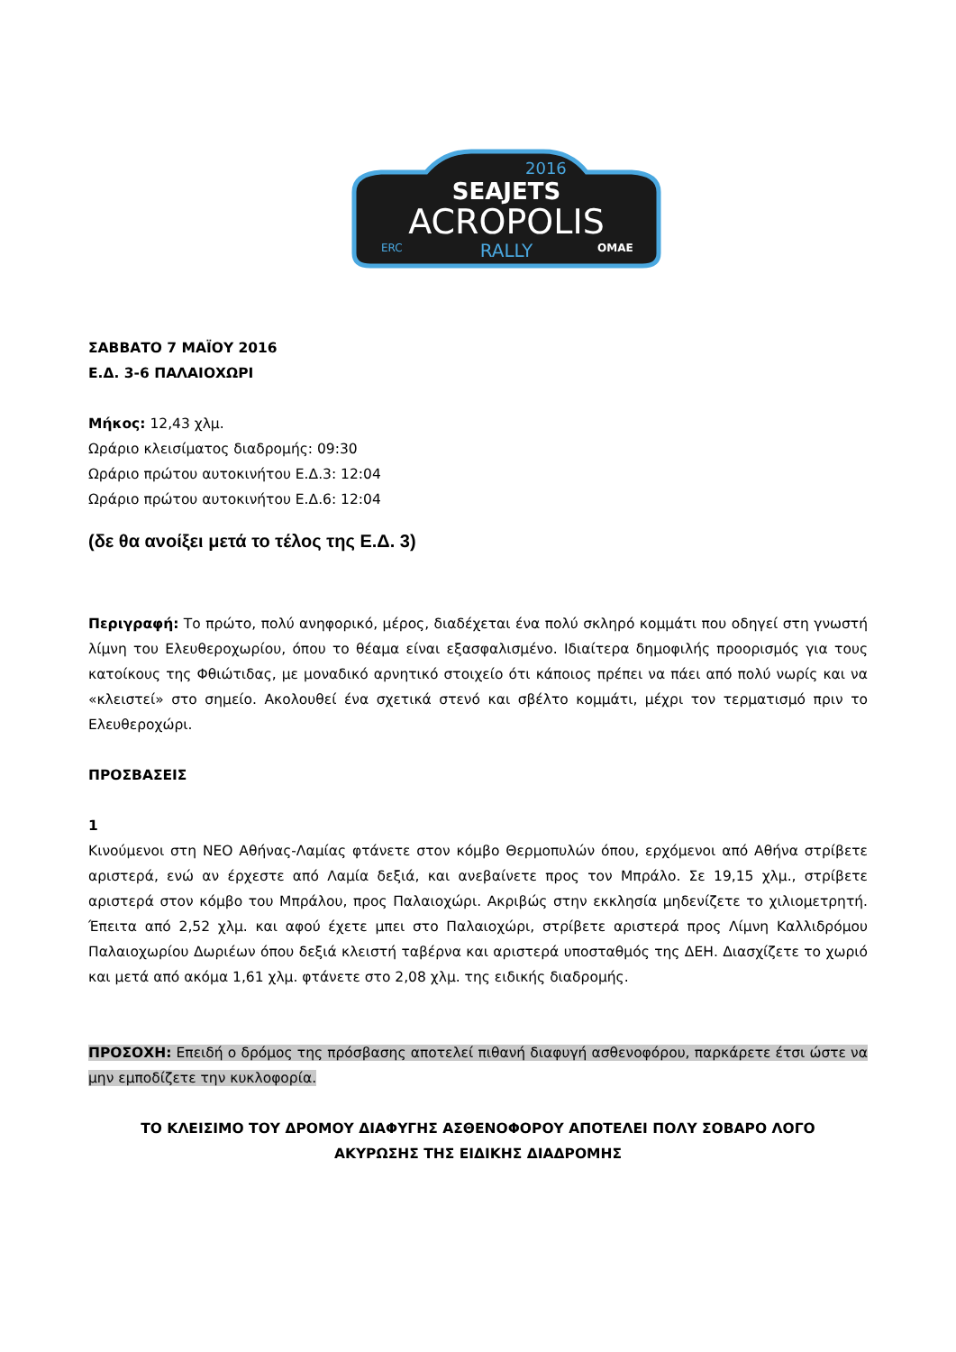2016
SEAJETS
ACROPOLIS
RALLY
OMAE
ERC
ΣΑΒΒΑΤΟ 7 ΜΑΪΟΥ 2016
Ε.Δ. 3-6 ΠΑΛΑΙΟΧΩΡΙ
Μήκος: 12,43 χλμ.
Ωράριο κλεισίματος διαδρομής: 09:30
Ωράριο πρώτου αυτοκινήτου Ε.Δ.3: 12:04
Ωράριο πρώτου αυτοκινήτου Ε.Δ.6: 12:04
(δε θα ανοίξει μετά το τέλος της Ε.Δ. 3)
Περιγραφή: Το πρώτο, πολύ ανηφορικό, μέρος, διαδέχεται ένα πολύ σκληρό κομμάτι που οδηγεί στη γνωστή λίμνη του Ελευθεροχωρίου, όπου το θέαμα είναι εξασφαλισμένο. Ιδιαίτερα δημοφιλής προορισμός για τους κατοίκους της Φθιώτιδας, με μοναδικό αρνητικό στοιχείο ότι κάποιος πρέπει να πάει από πολύ νωρίς και να «κλειστεί» στο σημείο. Ακολουθεί ένα σχετικά στενό και σβέλτο κομμάτι, μέχρι τον τερματισμό πριν το Ελευθεροχώρι.
ΠΡΟΣΒΑΣΕΙΣ
1
Κινούμενοι στη ΝΕΟ Αθήνας-Λαμίας φτάνετε στον κόμβο Θερμοπυλών όπου, ερχόμενοι από Αθήνα στρίβετε αριστερά, ενώ αν έρχεστε από Λαμία δεξιά, και ανεβαίνετε προς τον Μπράλο. Σε 19,15 χλμ., στρίβετε αριστερά στον κόμβο του Μπράλου, προς Παλαιοχώρι. Ακριβώς στην εκκλησία μηδενίζετε το χιλιομετρητή. Έπειτα από 2,52 χλμ. και αφού έχετε μπει στο Παλαιοχώρι, στρίβετε αριστερά προς Λίμνη Καλλιδρόμου Παλαιοχωρίου Δωριέων όπου δεξιά κλειστή ταβέρνα και αριστερά υποσταθμός της ΔΕΗ. Διασχίζετε το χωριό και μετά από ακόμα 1,61 χλμ. φτάνετε στο 2,08 χλμ. της ειδικής διαδρομής.
ΠΡΟΣΟΧΗ: Επειδή ο δρόμος της πρόσβασης αποτελεί πιθανή διαφυγή ασθενοφόρου, παρκάρετε έτσι ώστε να μην εμποδίζετε την κυκλοφορία.
ΤΟ ΚΛΕΙΣΙΜΟ ΤΟΥ ΔΡΟΜΟΥ ΔΙΑΦΥΓΗΣ ΑΣΘΕΝΟΦΟΡΟΥ ΑΠΟΤΕΛΕΙ ΠΟΛΥ ΣΟΒΑΡΟ ΛΟΓΟ
ΑΚΥΡΩΣΗΣ ΤΗΣ ΕΙΔΙΚΗΣ ΔΙΑΔΡΟΜΗΣ